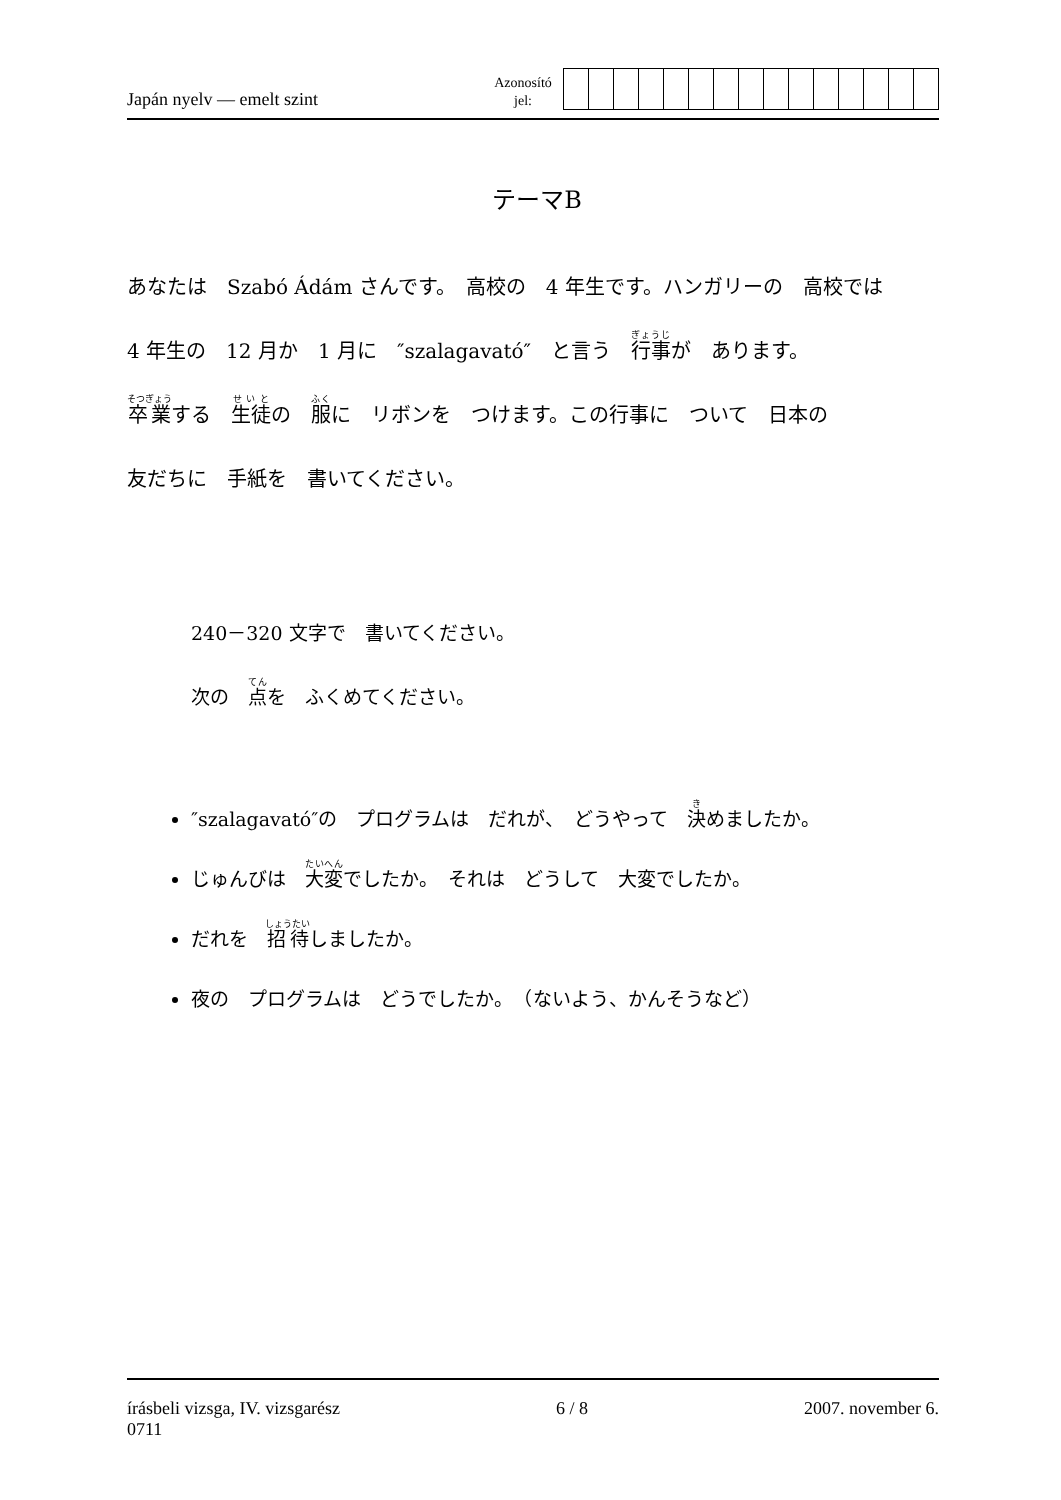Japán nyelv — emelt szint
Azonosító
jel:
テーマB
あなたは　Szabó Ádám さんです。　高校の　4 年生です。ハンガリーの　高校では
4 年生の　12 月か　1 月に　″szalagavató″　と言う　行事が　あります。
卒業する　生徒の　服に　リボンを　つけます。この行事に　ついて　日本の
友だちに　手紙を　書いてください。
240－320 文字で　書いてください。
次の　点を　ふくめてください。
″szalagavató″の　プログラムは　だれが、　どうやって　決めましたか。
じゅんびは　大変でしたか。　それは　どうして　大変でしたか。
だれを　招待しましたか。
夜の　プログラムは　どうでしたか。　（ないよう、かんそうなど）
írásbeli vizsga, IV. vizsgarész
0711
6 / 8 2007. november 6.